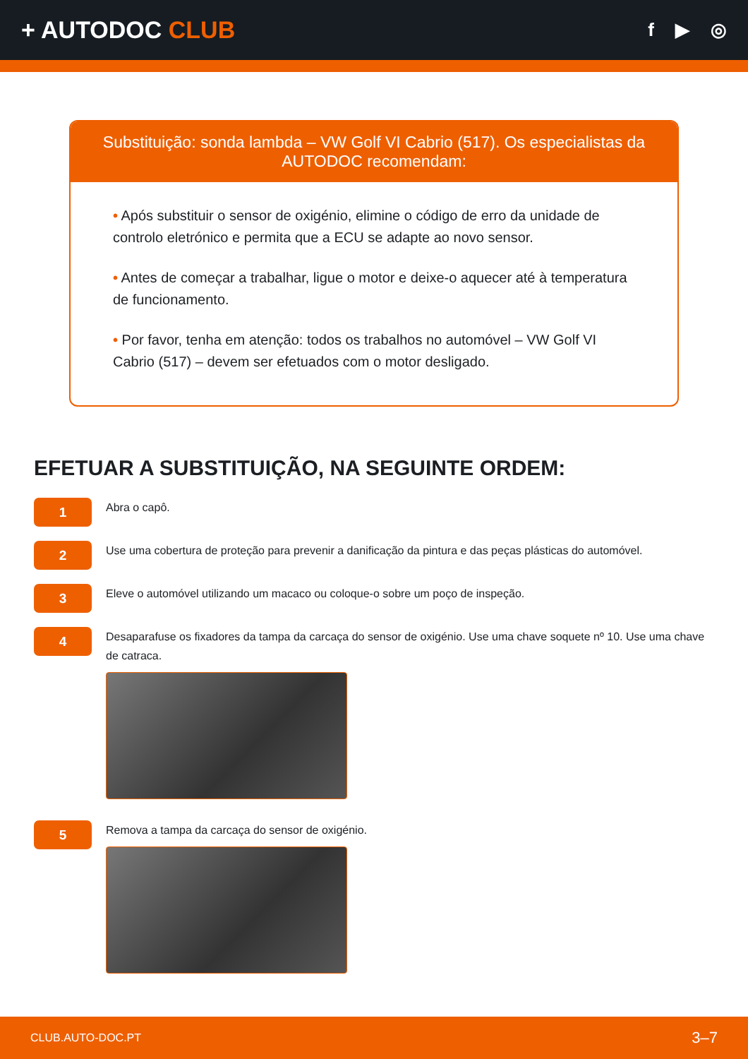+ AUTODOC CLUB
f ▶ ◎
Substituição: sonda lambda – VW Golf VI Cabrio (517). Os especialistas da AUTODOC recomendam:
• Após substituir o sensor de oxigénio, elimine o código de erro da unidade de controlo eletrónico e permita que a ECU se adapte ao novo sensor.
• Antes de começar a trabalhar, ligue o motor e deixe-o aquecer até à temperatura de funcionamento.
• Por favor, tenha em atenção: todos os trabalhos no automóvel – VW Golf VI Cabrio (517) – devem ser efetuados com o motor desligado.
EFETUAR A SUBSTITUIÇÃO, NA SEGUINTE ORDEM:
1
Abra o capô.
2
Use uma cobertura de proteção para prevenir a danificação da pintura e das peças plásticas do automóvel.
3
Eleve o automóvel utilizando um macaco ou coloque-o sobre um poço de inspeção.
4
Desaparafuse os fixadores da tampa da carcaça do sensor de oxigénio. Use uma chave soquete nº 10. Use uma chave de catraca.
5
Remova a tampa da carcaça do sensor de oxigénio.
CLUB.AUTO-DOC.PT 3–7